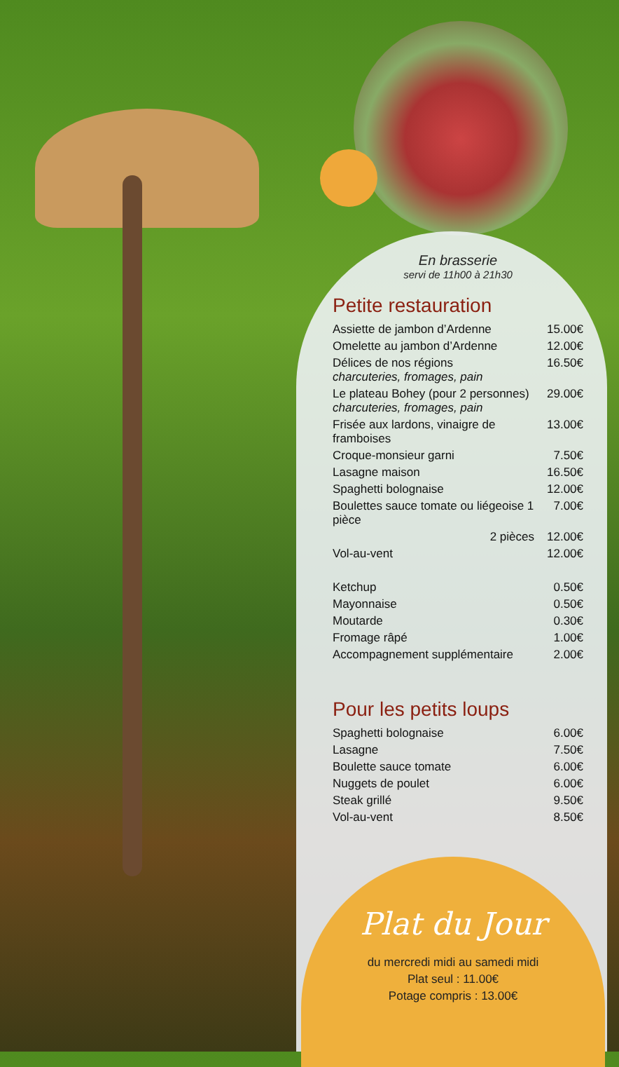En brasserie
servi de 11h00 à 21h30
Petite restauration
| Assiette de jambon d’Ardenne | 15.00€ |
| Omelette au jambon d’Ardenne | 12.00€ |
| Délices de nos régions charcuteries, fromages, pain | 16.50€ |
| Le plateau Bohey (pour 2 personnes) charcuteries, fromages, pain | 29.00€ |
| Frisée aux lardons, vinaigre de framboises | 13.00€ |
| Croque-monsieur garni | 7.50€ |
| Lasagne maison | 16.50€ |
| Spaghetti bolognaise | 12.00€ |
| Boulettes sauce tomate ou liégeoise 1 pièce | 7.00€ |
| 2 pièces | 12.00€ |
| Vol-au-vent | 12.00€ |
| Ketchup | 0.50€ |
| Mayonnaise | 0.50€ |
| Moutarde | 0.30€ |
| Fromage râpé | 1.00€ |
| Accompagnement supplémentaire | 2.00€ |
Pour les petits loups
| Spaghetti bolognaise | 6.00€ |
| Lasagne | 7.50€ |
| Boulette sauce tomate | 6.00€ |
| Nuggets de poulet | 6.00€ |
| Steak grillé | 9.50€ |
| Vol-au-vent | 8.50€ |
Plat du Jour
du mercredi midi au samedi midi
Plat seul : 11.00€
Potage compris : 13.00€